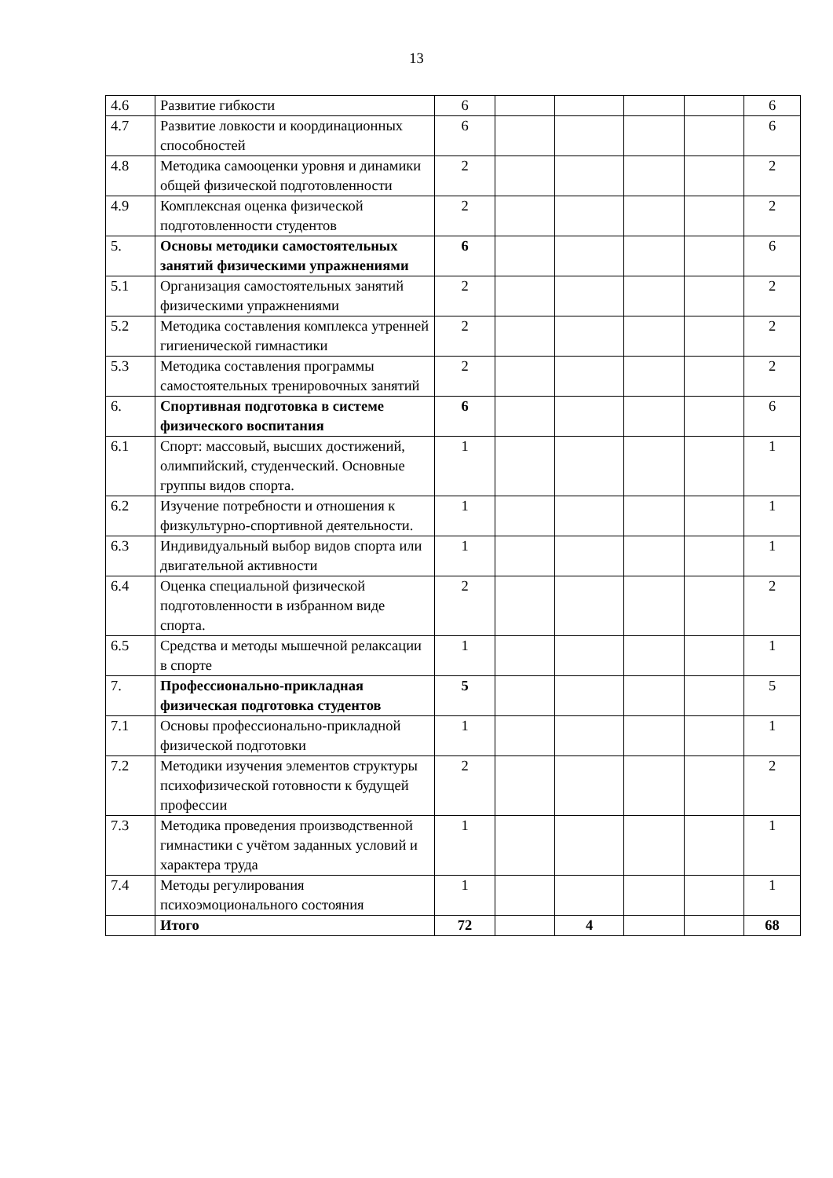13
| 4.6 | Развитие гибкости | 6 | | | | | 6 |
| 4.7 | Развитие ловкости и координационных способностей | 6 | | | | | 6 |
| 4.8 | Методика самооценки уровня и динамики общей физической подготовленности | 2 | | | | | 2 |
| 4.9 | Комплексная оценка физической подготовленности студентов | 2 | | | | | 2 |
| 5. | Основы методики самостоятельных занятий физическими упражнениями | 6 | | | | | 6 |
| 5.1 | Организация самостоятельных занятий физическими упражнениями | 2 | | | | | 2 |
| 5.2 | Методика составления комплекса утренней гигиенической гимнастики | 2 | | | | | 2 |
| 5.3 | Методика составления программы самостоятельных тренировочных занятий | 2 | | | | | 2 |
| 6. | Спортивная подготовка в системе физического воспитания | 6 | | | | | 6 |
| 6.1 | Спорт: массовый, высших достижений, олимпийский, студенческий. Основные группы видов спорта. | 1 | | | | | 1 |
| 6.2 | Изучение потребности и отношения к физкультурно-спортивной деятельности. | 1 | | | | | 1 |
| 6.3 | Индивидуальный выбор видов спорта или двигательной активности | 1 | | | | | 1 |
| 6.4 | Оценка специальной физической подготовленности в избранном виде спорта. | 2 | | | | | 2 |
| 6.5 | Средства и методы мышечной релаксации в спорте | 1 | | | | | 1 |
| 7. | Профессионально-прикладная физическая подготовка студентов | 5 | | | | | 5 |
| 7.1 | Основы профессионально-прикладной физической подготовки | 1 | | | | | 1 |
| 7.2 | Методики изучения элементов структуры психофизической готовности к будущей профессии | 2 | | | | | 2 |
| 7.3 | Методика проведения производственной гимнастики с учётом заданных условий и характера труда | 1 | | | | | 1 |
| 7.4 | Методы регулирования психоэмоционального состояния | 1 | | | | | 1 |
| | Итого | 72 | | 4 | | | 68 |